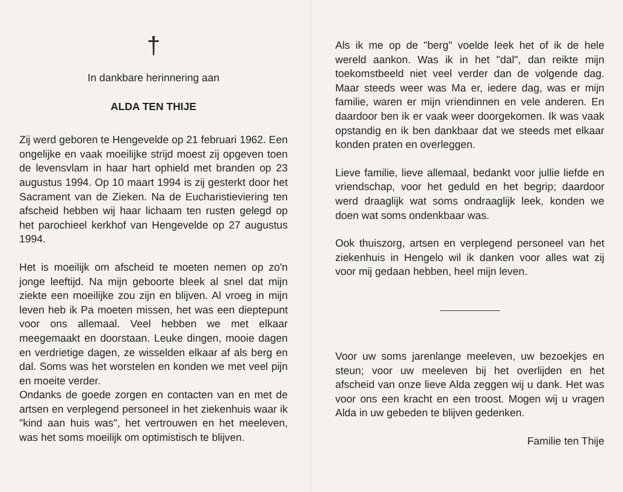†
In dankbare herinnering aan
ALDA TEN THIJE
Zij werd geboren te Hengevelde op 21 februari 1962. Een ongelijke en vaak moeilijke strijd moest zij opgeven toen de levensvlam in haar hart ophield met branden op 23 augustus 1994. Op 10 maart 1994 is zij gesterkt door het Sacrament van de Zieken. Na de Eucharistieviering ten afscheid hebben wij haar lichaam ten rusten gelegd op het parochieel kerkhof van Hengevelde op 27 augustus 1994.
Het is moeilijk om afscheid te moeten nemen op zo'n jonge leeftijd. Na mijn geboorte bleek al snel dat mijn ziekte een moeilijke zou zijn en blijven. Al vroeg in mijn leven heb ik Pa moeten missen, het was een dieptepunt voor ons allemaal. Veel hebben we met elkaar meegemaakt en doorstaan. Leuke dingen, mooie dagen en verdrietige dagen, ze wisselden elkaar af als berg en dal. Soms was het worstelen en konden we met veel pijn en moeite verder.
Ondanks de goede zorgen en contacten van en met de artsen en verplegend personeel in het ziekenhuis waar ik "kind aan huis was", het vertrouwen en het meeleven, was het soms moeilijk om optimistisch te blijven.
Als ik me op de "berg" voelde leek het of ik de hele wereld aankon. Was ik in het "dal", dan reikte mijn toekomstbeeld niet veel verder dan de volgende dag. Maar steeds weer was Ma er, iedere dag, was er mijn familie, waren er mijn vriendinnen en vele anderen. En daardoor ben ik er vaak weer doorgekomen. Ik was vaak opstandig en ik ben dankbaar dat we steeds met elkaar konden praten en overleggen.
Lieve familie, lieve allemaal, bedankt voor jullie liefde en vriendschap, voor het geduld en het begrip; daardoor werd draaglijk wat soms ondraaglijk leek, konden we doen wat soms ondenkbaar was.
Ook thuiszorg, artsen en verplegend personeel van het ziekenhuis in Hengelo wil ik danken voor alles wat zij voor mij gedaan hebben, heel mijn leven.
Voor uw soms jarenlange meeleven, uw bezoekjes en steun; voor uw meeleven bij het overlijden en het afscheid van onze lieve Alda zeggen wij u dank. Het was voor ons een kracht en een troost. Mogen wij u vragen Alda in uw gebeden te blijven gedenken.
Familie ten Thije